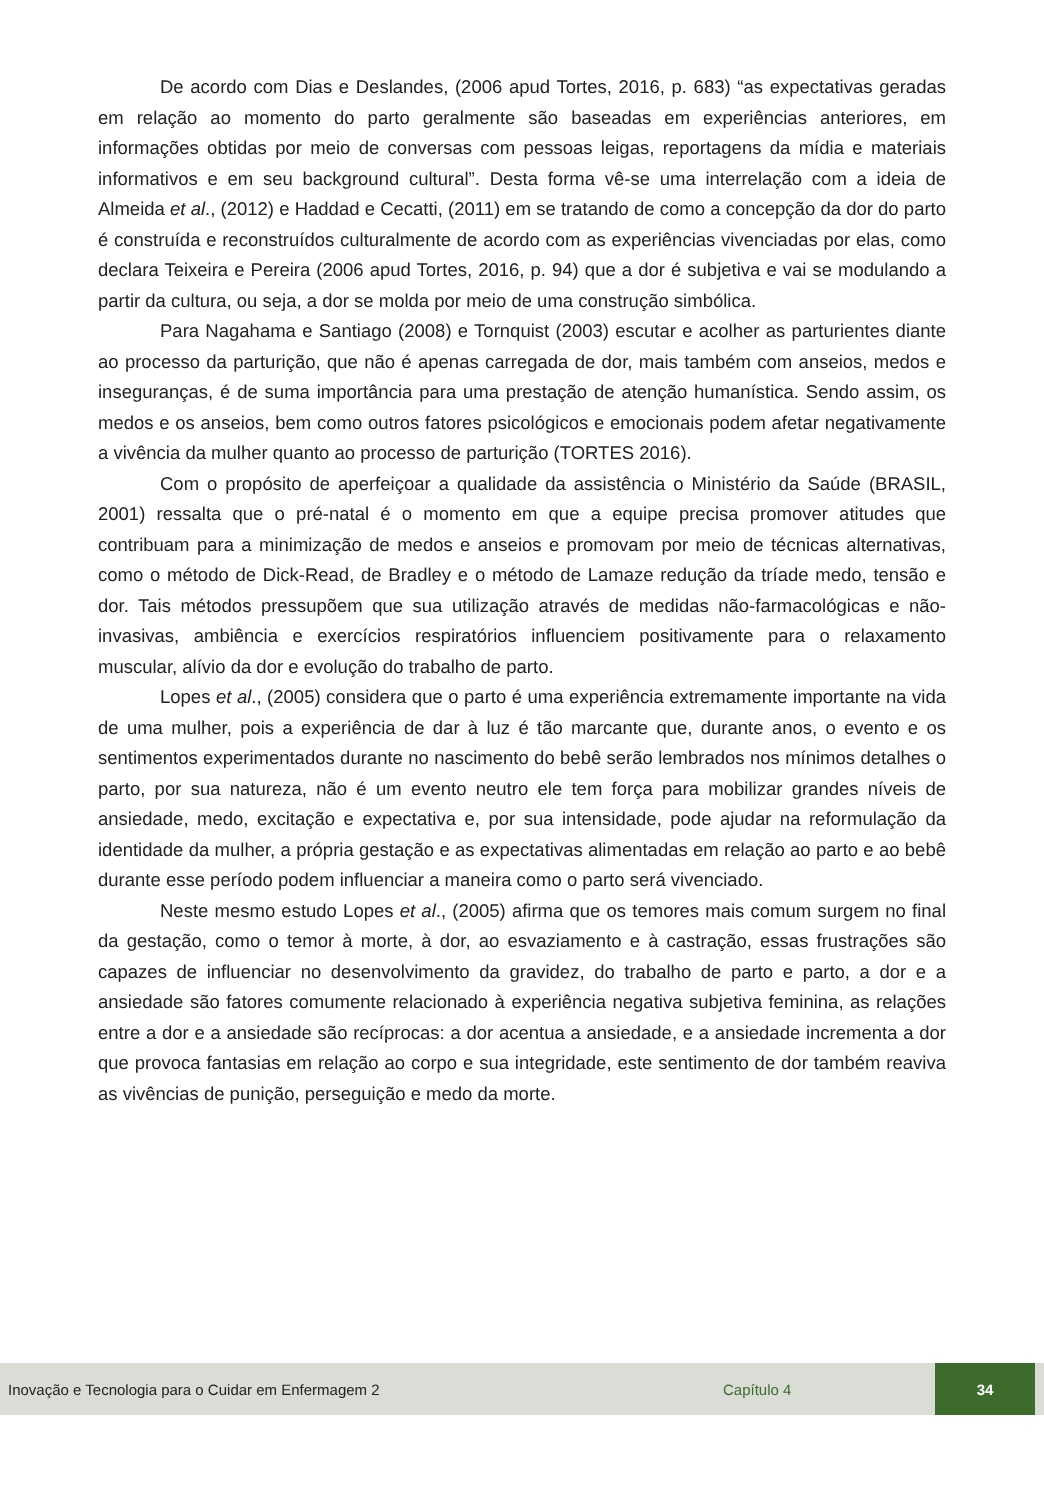De acordo com Dias e Deslandes, (2006 apud Tortes, 2016, p. 683) “as expectativas geradas em relação ao momento do parto geralmente são baseadas em experiências anteriores, em informações obtidas por meio de conversas com pessoas leigas, reportagens da mídia e materiais informativos e em seu background cultural”. Desta forma vê-se uma interrelação com a ideia de Almeida et al., (2012) e Haddad e Cecatti, (2011) em se tratando de como a concepção da dor do parto é construída e reconstruídos culturalmente de acordo com as experiências vivenciadas por elas, como declara Teixeira e Pereira (2006 apud Tortes, 2016, p. 94) que a dor é subjetiva e vai se modulando a partir da cultura, ou seja, a dor se molda por meio de uma construção simbólica.
Para Nagahama e Santiago (2008) e Tornquist (2003) escutar e acolher as parturientes diante ao processo da parturição, que não é apenas carregada de dor, mais também com anseios, medos e inseguranças, é de suma importância para uma prestação de atenção humanística. Sendo assim, os medos e os anseios, bem como outros fatores psicológicos e emocionais podem afetar negativamente a vivência da mulher quanto ao processo de parturição (TORTES 2016).
Com o propósito de aperfeiçoar a qualidade da assistência o Ministério da Saúde (BRASIL, 2001) ressalta que o pré-natal é o momento em que a equipe precisa promover atitudes que contribuam para a minimização de medos e anseios e promovam por meio de técnicas alternativas, como o método de Dick-Read, de Bradley e o método de Lamaze redução da tríade medo, tensão e dor. Tais métodos pressupõem que sua utilização através de medidas não-farmacológicas e não-invasivas, ambiência e exercícios respiratórios influenciem positivamente para o relaxamento muscular, alívio da dor e evolução do trabalho de parto.
Lopes et al., (2005) considera que o parto é uma experiência extremamente importante na vida de uma mulher, pois a experiência de dar à luz é tão marcante que, durante anos, o evento e os sentimentos experimentados durante no nascimento do bebê serão lembrados nos mínimos detalhes o parto, por sua natureza, não é um evento neutro ele tem força para mobilizar grandes níveis de ansiedade, medo, excitação e expectativa e, por sua intensidade, pode ajudar na reformulação da identidade da mulher, a própria gestação e as expectativas alimentadas em relação ao parto e ao bebê durante esse período podem influenciar a maneira como o parto será vivenciado.
Neste mesmo estudo Lopes et al., (2005) afirma que os temores mais comum surgem no final da gestação, como o temor à morte, à dor, ao esvaziamento e à castração, essas frustrações são capazes de influenciar no desenvolvimento da gravidez, do trabalho de parto e parto, a dor e a ansiedade são fatores comumente relacionado à experiência negativa subjetiva feminina, as relações entre a dor e a ansiedade são recíprocas: a dor acentua a ansiedade, e a ansiedade incrementa a dor que provoca fantasias em relação ao corpo e sua integridade, este sentimento de dor também reaviva as vivências de punição, perseguição e medo da morte.
Inovação e Tecnologia para o Cuidar em Enfermagem 2 Capítulo 4 34